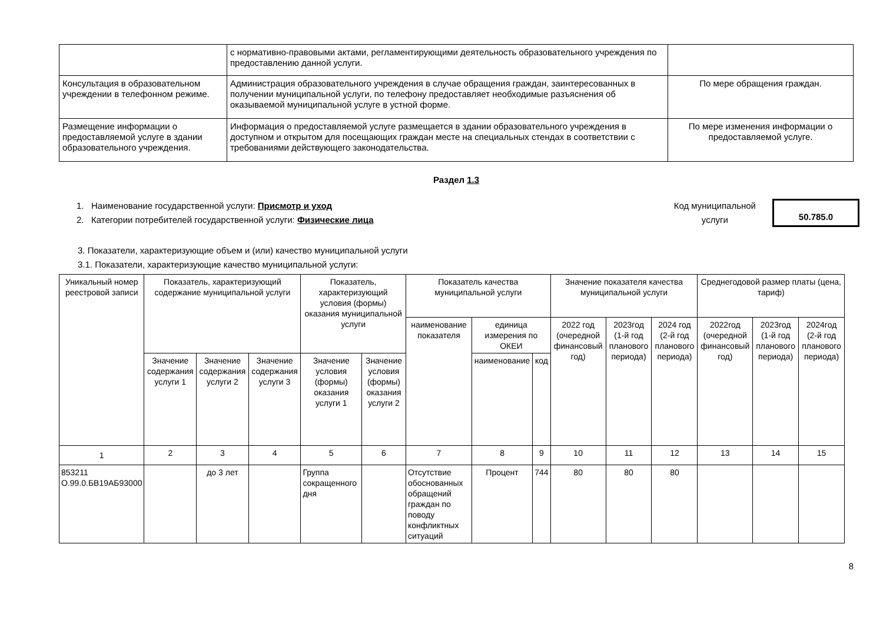| | с нормативно-правовыми актами, регламентирующими деятельность образовательного учреждения по предоставлению данной услуги. | |
| Консультация в образовательном учреждении в телефонном режиме. | Администрация образовательного учреждения в случае обращения граждан, заинтересованных в получении муниципальной услуги, по телефону предоставляет необходимые разъяснения об оказываемой муниципальной услуге в устной форме. | По мере обращения граждан. |
| Размещение информации о предоставляемой услуге в здании образовательного учреждения. | Информация о предоставляемой услуге размещается в здании образовательного учреждения в доступном и открытом для посещающих граждан месте на специальных стендах в соответствии с требованиями действующего законодательства. | По мере изменения информации о предоставляемой услуге. |
Раздел 1.3
1. Наименование государственной услуги: Присмотр и уход
2. Категории потребителей государственной услуги: Физические лица
Код муниципальной
услуги
50.785.0
3. Показатели, характеризующие объем и (или) качество муниципальной услуги
3.1. Показатели, характеризующие качество муниципальной услуги:
| Уникальный номер реестровой записи | Показатель, характеризующий содержание муниципальной услуги | | | Показатель, характеризующий условия (формы) оказания муниципальной услуги | | Показатель качества муниципальной услуги | | | Значение показателя качества муниципальной услуги | | | Среднегодовой размер платы (цена, тариф) | | |
| --- | --- | --- | --- | --- | --- | --- | --- | --- | --- | --- | --- | --- | --- | --- |
| | | | | | | наименование показателя | единица измерения по ОКЕИ | | 2022 год (очередной финансовый год) | 2023год (1-й год планового периода) | 2024 год (2-й год планового периода) | 2022год (очередной финансовый год) | 2023год (1-й год планового периода) | 2024год (2-й год планового периода) |
| | Значение содержания услуги 1 | Значение содержания услуги 2 | Значение содержания услуги 3 | Значение условия (формы) оказания услуги 1 | Значение условия (формы) оказания услуги 2 | | наименование | код | | | | | | |
| 1 | 2 | 3 | 4 | 5 | 6 | 7 | 8 | 9 | 10 | 11 | 12 | 13 | 14 | 15 |
| 853211 О.99.0.БВ19АБ93000 | | до 3 лет | | Группа сокращенного дня | | Отсутствие обоснованных обращений граждан по поводу конфликтных ситуаций | Процент | 744 | 80 | 80 | 80 | | | |
8